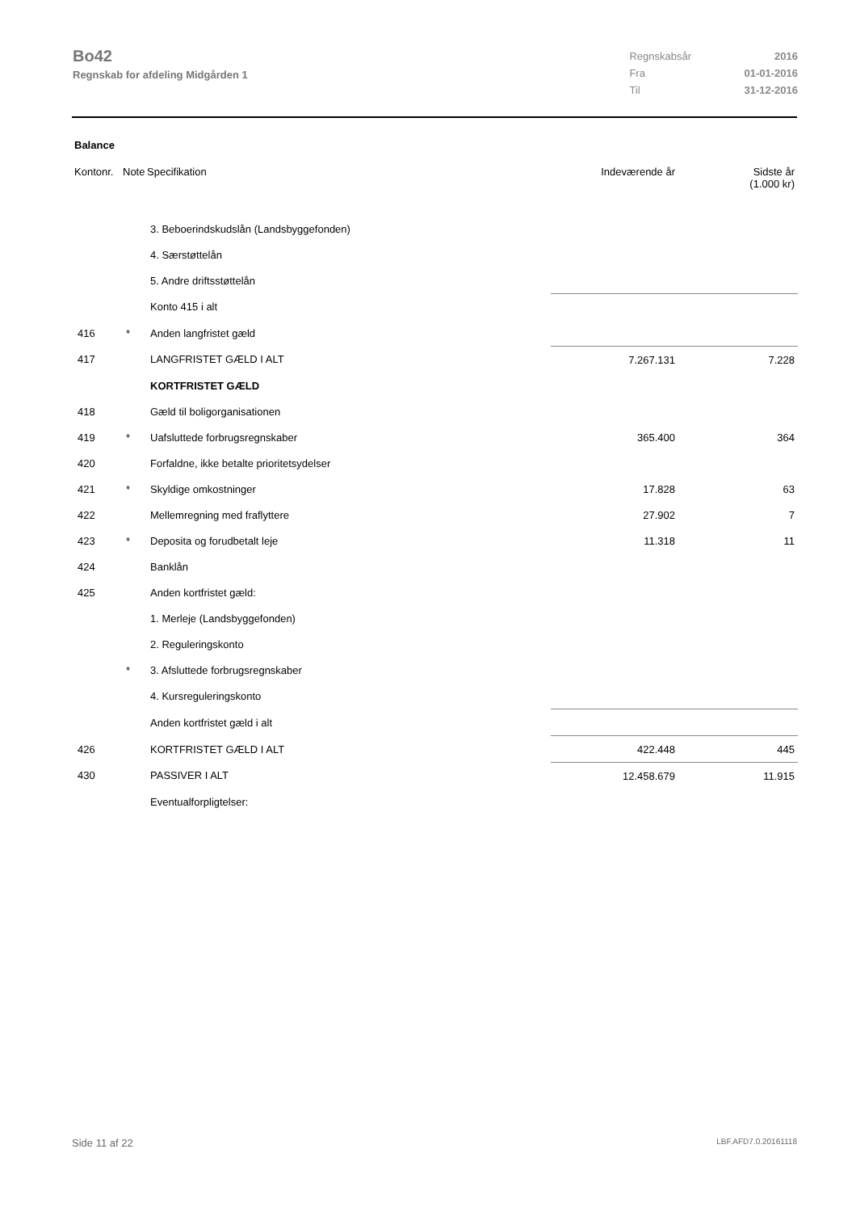Bo42
Regnskab for afdeling Midgården 1
| Regnskabsår | 2016 |
| Fra | 01-01-2016 |
| Til | 31-12-2016 |
Balance
| Kontonr. | Note | Specifikation | Indeværende år | Sidste år (1.000 kr) |
| | | 3. Beboerindskudslån (Landsbyggefonden) | | |
| | | 4. Særstøttelån | | |
| | | 5. Andre driftsstøttelån | | |
| | | Konto 415 i alt | | |
| 416 | * | Anden langfristet gæld | | |
| 417 | | LANGFRISTET GÆLD I ALT | 7.267.131 | 7.228 |
| | | KORTFRISTET GÆLD | | |
| 418 | | Gæld til boligorganisationen | | |
| 419 | * | Uafsluttede forbrugsregnskaber | 365.400 | 364 |
| 420 | | Forfaldne, ikke betalte prioritetsydelser | | |
| 421 | * | Skyldige omkostninger | 17.828 | 63 |
| 422 | | Mellemregning med fraflyttere | 27.902 | 7 |
| 423 | * | Deposita og forudbetalt leje | 11.318 | 11 |
| 424 | | Banklån | | |
| 425 | | Anden kortfristet gæld: | | |
| | | 1. Merleje (Landsbyggefonden) | | |
| | | 2. Reguleringskonto | | |
| | * | 3. Afsluttede forbrugsregnskaber | | |
| | | 4. Kursreguleringskonto | | |
| | | Anden kortfristet gæld i alt | | |
| 426 | | KORTFRISTET GÆLD I ALT | 422.448 | 445 |
| 430 | | PASSIVER I ALT | 12.458.679 | 11.915 |
| | | Eventualforpligtelser: | | |
Side 11 af 22 LBF.AFD7.0.20161118